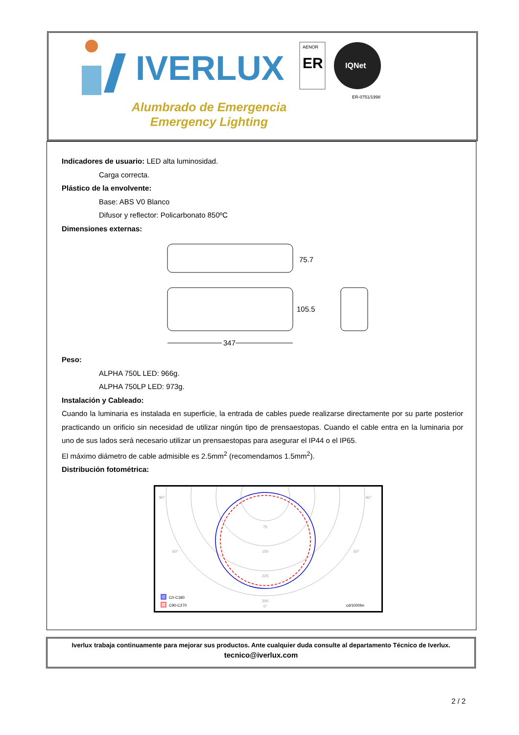IVERLUX
AENOR
ER
IQNet
ER-0751/1998
Alumbrado de Emergencia
Emergency Lighting
Indicadores de usuario: LED alta luminosidad.
Carga correcta.
Plástico de la envolvente:
Base: ABS V0 Blanco
Difusor y reflector: Policarbonato 850ºC
Dimensiones externas:
75.7
105.5
347
Peso:
ALPHA 750L LED: 966g.
ALPHA 750LP LED: 973g.
Instalación y Cableado:
Cuando la luminaria es instalada en superficie, la entrada de cables puede realizarse directamente por su parte posterior practicando un orificio sin necesidad de utilizar ningún tipo de prensaestopas. Cuando el cable entra en la luminaria por uno de sus lados será necesario utilizar un prensaestopas para asegurar el IP44 o el IP65.
El máximo diámetro de cable admisible es 2.5mm<sup>2</sup> (recomendamos 1.5mm<sup>2</sup>).
Distribución fotométrica:
90°
90°
60°
60°
75
150
225
300
0°
C0-C180
C90-C270
cd/1000lm
Iverlux trabaja continuamente para mejorar sus productos. Ante cualquier duda consulte al departamento Técnico de Iverlux.
tecnico@iverlux.com
2 / 2